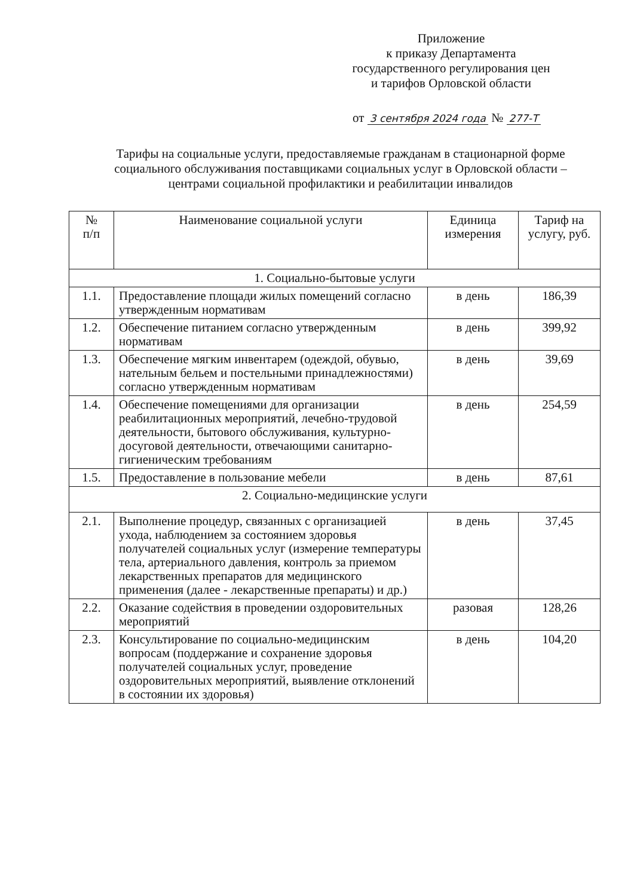Приложение
к приказу Департамента
государственного регулирования цен
и тарифов Орловской области
от 3 сентября 2024 года № 277-Т
Тарифы на социальные услуги, предоставляемые гражданам в стационарной форме социального обслуживания поставщиками социальных услуг в Орловской области – центрами социальной профилактики и реабилитации инвалидов
| № п/п | Наименование социальной услуги | Единица измерения | Тариф на услугу, руб. |
| --- | --- | --- | --- |
| 1. Социально-бытовые услуги | | | |
| 1.1. | Предоставление площади жилых помещений согласно утвержденным нормативам | в день | 186,39 |
| 1.2. | Обеспечение питанием согласно утвержденным нормативам | в день | 399,92 |
| 1.3. | Обеспечение мягким инвентарем (одеждой, обувью, нательным бельем и постельными принадлежностями) согласно утвержденным нормативам | в день | 39,69 |
| 1.4. | Обеспечение помещениями для организации реабилитационных мероприятий, лечебно-трудовой деятельности, бытового обслуживания, культурно-досуговой деятельности, отвечающими санитарно-гигиеническим требованиям | в день | 254,59 |
| 1.5. | Предоставление в пользование мебели | в день | 87,61 |
| 2. Социально-медицинские услуги | | | |
| 2.1. | Выполнение процедур, связанных с организацией ухода, наблюдением за состоянием здоровья получателей социальных услуг (измерение температуры тела, артериального давления, контроль за приемом лекарственных препаратов для медицинского применения (далее - лекарственные препараты) и др.) | в день | 37,45 |
| 2.2. | Оказание содействия в проведении оздоровительных мероприятий | разовая | 128,26 |
| 2.3. | Консультирование по социально-медицинским вопросам (поддержание и сохранение здоровья получателей социальных услуг, проведение оздоровительных мероприятий, выявление отклонений в состоянии их здоровья) | в день | 104,20 |